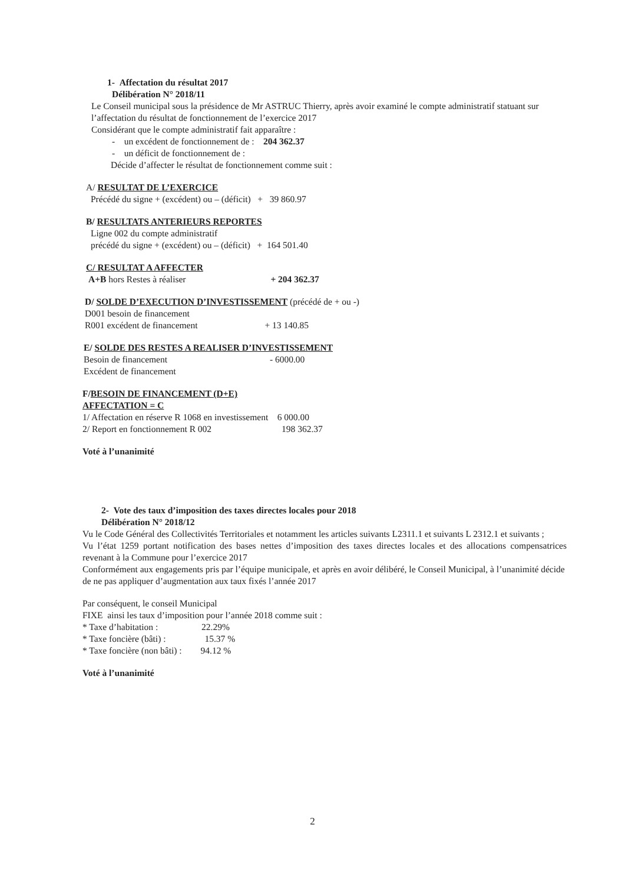1- Affectation du résultat 2017
Délibération N° 2018/11
Le Conseil municipal sous la présidence de Mr ASTRUC Thierry, après avoir examiné le compte administratif statuant sur l’affectation du résultat de fonctionnement de l’exercice 2017
Considérant que le compte administratif fait apparaître :
- un excédent de fonctionnement de : 204 362.37
- un déficit de fonctionnement de :
Décide d’affecter le résultat de fonctionnement comme suit :
A/ RESULTAT DE L’EXERCICE
Précédé du signe + (excédent) ou – (déficit) + 39 860.97
B/ RESULTATS ANTERIEURS REPORTES
Ligne 002 du compte administratif
précédé du signe + (excédent) ou – (déficit) + 164 501.40
C/ RESULTAT A AFFECTER
A+B hors Restes à réaliser + 204 362.37
D/ SOLDE D’EXECUTION D’INVESTISSEMENT (précédé de + ou -)
D001 besoin de financement
R001 excédent de financement + 13 140.85
E/ SOLDE DES RESTES A REALISER D’INVESTISSEMENT
Besoin de financement - 6000.00
Excédent de financement
F/BESOIN DE FINANCEMENT (D+E)
AFFECTATION = C
1/ Affectation en réserve R 1068 en investissement 6 000.00
2/ Report en fonctionnement R 002 198 362.37
Voté à l’unanimité
2- Vote des taux d’imposition des taxes directes locales pour 2018
Délibération N° 2018/12
Vu le Code Général des Collectivités Territoriales et notamment les articles suivants L2311.1 et suivants L 2312.1 et suivants ;
Vu l’état 1259 portant notification des bases nettes d’imposition des taxes directes locales et des allocations compensatrices revenant à la Commune pour l’exercice 2017
Conformément aux engagements pris par l’équipe municipale, et après en avoir délibéré, le Conseil Municipal, à l’unanimité décide de ne pas appliquer d’augmentation aux taux fixés l’année 2017
Par conséquent, le conseil Municipal
FIXE ainsi les taux d’imposition pour l’année 2018 comme suit :
* Taxe d’habitation : 22.29%
* Taxe foncière (bâti) : 15.37 %
* Taxe foncière (non bâti) : 94.12 %
Voté à l’unanimité
2